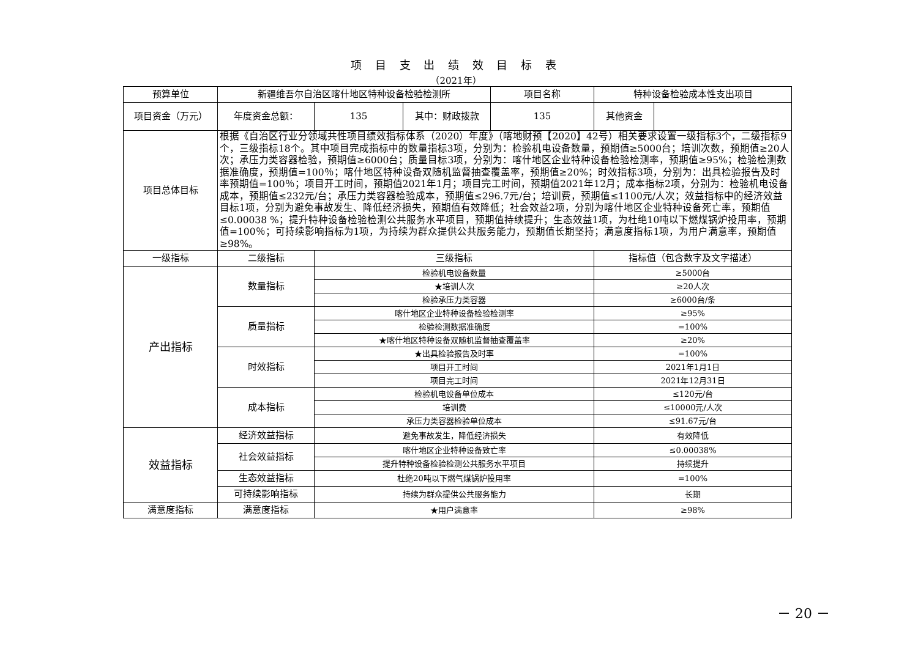项 目 支 出 绩 效 目 标 表
（2021年）
| 预算单位 | 新疆维吾尔自治区喀什地区特种设备检验检测所 | | | 项目名称 | 特种设备检验成本性支出项目 | |
| 项目资金（万元） | 年度资金总额： | 135 | 其中：财政拨款 | 135 | 其他资金 | |
| 项目总体目标 | 根据《自治区行业分领域共性项目绩效指标体系（2020）年度》（喀地财预【2020】42号）相关要求设置一级指标3个，二级指标9个，三级指标18个。其中项目完成指标中的数量指标3项，分别为：检验机电设备数量，预期值≥5000台；培训次数，预期值≥20人次；承压力类容器检验，预期值≥6000台；质量目标3项，分别为：喀什地区企业特种设备检验检测率，预期值≥95%；检验检测数据准确度，预期值=100％；喀什地区特种设备双随机监督抽查覆盖率，预期值≥20%；时效指标3项，分别为：出具检验报告及时率预期值=100％；项目开工时间，预期值2021年1月；项目完工时间，预期值2021年12月；成本指标2项，分别为：检验机电设备成本，预期值≤232元/台；承压力类容器检验成本，预期值≤296.7元/台；培训费，预期值≤1100元/人次；效益指标中的经济效益目标1项，分别为避免事故发生、降低经济损失，预期值有效降低；社会效益2项，分别为喀什地区企业特种设备死亡率，预期值≤0.00038 %；提升特种设备检验检测公共服务水平项目，预期值持续提升；生态效益1项，为杜绝10吨以下燃煤锅炉投用率，预期值=100％；可持续影响指标为1项，为持续为群众提供公共服务能力，预期值长期坚持；满意度指标1项，为用户满意率，预期值≥98%。 | | | | | |
| 一级指标 | 二级指标 | 三级指标 | | | 指标值（包含数字及文字描述） | |
| 产出指标 | 数量指标 | 检验机电设备数量 | | | ≥5000台 | |
| | | ★培训人次 | | | ≥20人次 | |
| | | 检验承压力类容器 | | | ≥6000台/条 | |
| | 质量指标 | 喀什地区企业特种设备检验检测率 | | | ≥95% | |
| | | 检验检测数据准确度 | | | =100% | |
| | | ★喀什地区特种设备双随机监督抽查覆盖率 | | | ≥20% | |
| | 时效指标 | ★出具检验报告及时率 | | | =100% | |
| | | 项目开工时间 | | | 2021年1月1日 | |
| | | 项目完工时间 | | | 2021年12月31日 | |
| | 成本指标 | 检验机电设备单位成本 | | | ≤120元/台 | |
| | | 培训费 | | | ≤10000元/人次 | |
| | | 承压力类容器检验单位成本 | | | ≤91.67元/台 | |
| 效益指标 | 经济效益指标 | 避免事故发生，降低经济损失 | | | 有效降低 | |
| | 社会效益指标 | 喀什地区企业特种设备致亡率 | | | ≤0.00038% | |
| | | 提升特种设备检验检测公共服务水平项目 | | | 持续提升 | |
| | 生态效益指标 | 杜绝20吨以下燃气煤锅炉投用率 | | | =100% | |
| | 可持续影响指标 | 持续为群众提供公共服务能力 | | | 长期 | |
| 满意度指标 | 满意度指标 | ★用户满意率 | | | ≥98% | |
－ 20 －